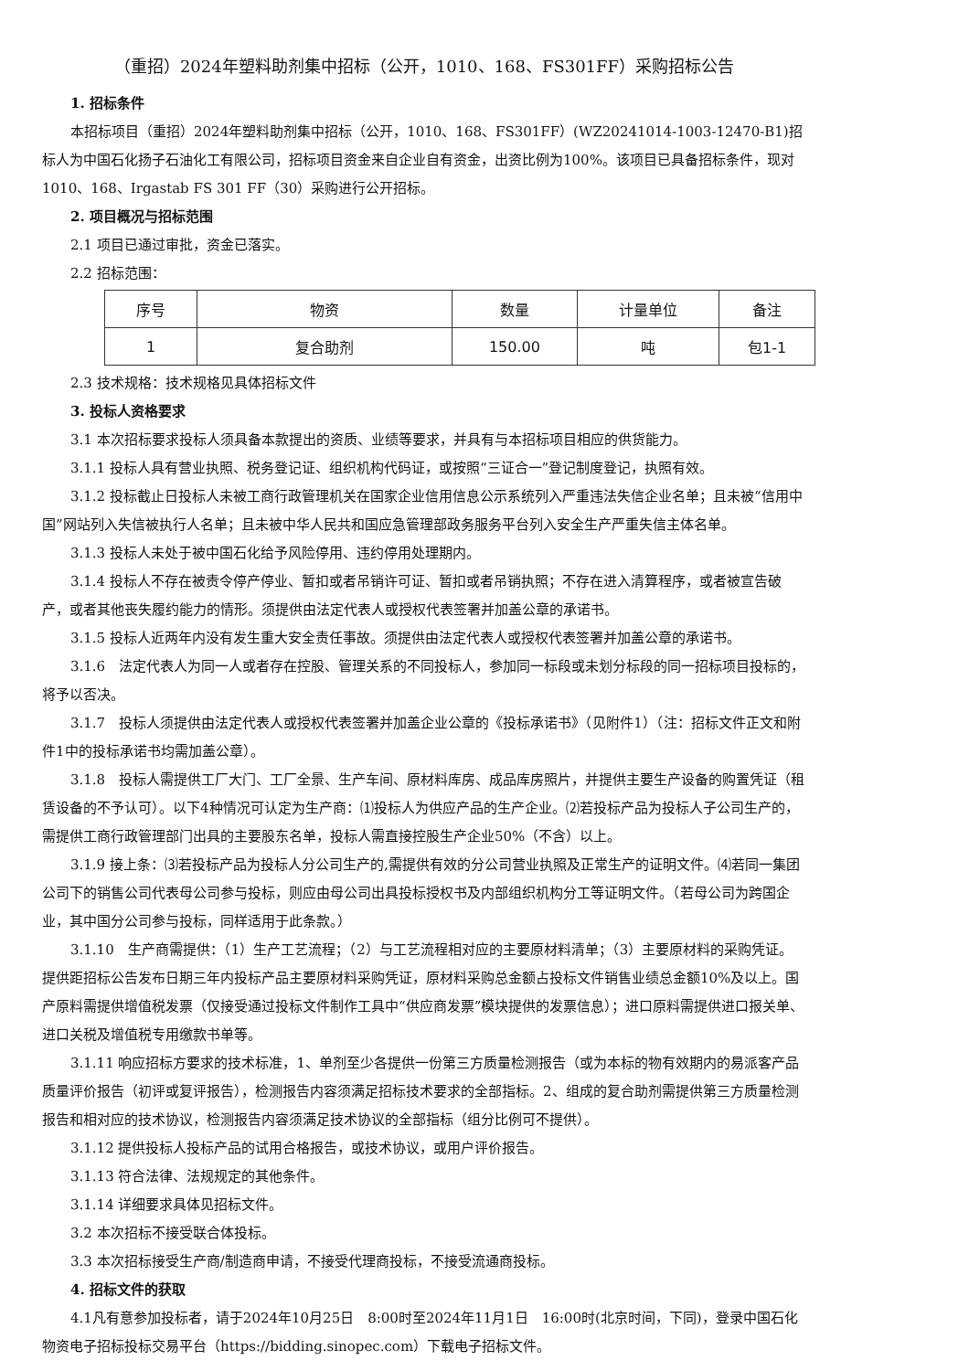（重招）2024年塑料助剂集中招标（公开，1010、168、FS301FF）采购招标公告
1. 招标条件
本招标项目（重招）2024年塑料助剂集中招标（公开，1010、168、FS301FF）(WZ20241014-1003-12470-B1)招标人为中国石化扬子石油化工有限公司，招标项目资金来自企业自有资金，出资比例为100%。该项目已具备招标条件，现对1010、168、Irgastab FS 301 FF（30）采购进行公开招标。
2. 项目概况与招标范围
2.1 项目已通过审批，资金已落实。
2.2 招标范围：
| 序号 | 物资 | 数量 | 计量单位 | 备注 |
| --- | --- | --- | --- | --- |
| 1 | 复合助剂 | 150.00 | 吨 | 包1-1 |
2.3 技术规格：技术规格见具体招标文件
3. 投标人资格要求
3.1 本次招标要求投标人须具备本款提出的资质、业绩等要求，并具有与本招标项目相应的供货能力。
3.1.1 投标人具有营业执照、税务登记证、组织机构代码证，或按照“三证合一”登记制度登记，执照有效。
3.1.2 投标截止日投标人未被工商行政管理机关在国家企业信用信息公示系统列入严重违法失信企业名单；且未被“信用中国”网站列入失信被执行人名单；且未被中华人民共和国应急管理部政务服务平台列入安全生产严重失信主体名单。
3.1.3 投标人未处于被中国石化给予风险停用、违约停用处理期内。
3.1.4 投标人不存在被责令停产停业、暂扣或者吊销许可证、暂扣或者吊销执照；不存在进入清算程序，或者被宣告破产，或者其他丧失履约能力的情形。须提供由法定代表人或授权代表签署并加盖公章的承诺书。
3.1.5 投标人近两年内没有发生重大安全责任事故。须提供由法定代表人或授权代表签署并加盖公章的承诺书。
3.1.6　法定代表人为同一人或者存在控股、管理关系的不同投标人，参加同一标段或未划分标段的同一招标项目投标的，将予以否决。
3.1.7　投标人须提供由法定代表人或授权代表签署并加盖企业公章的《投标承诺书》（见附件1）（注：招标文件正文和附件1中的投标承诺书均需加盖公章）。
3.1.8　投标人需提供工厂大门、工厂全景、生产车间、原材料库房、成品库房照片，并提供主要生产设备的购置凭证（租赁设备的不予认可）。以下4种情况可认定为生产商：⑴投标人为供应产品的生产企业。⑵若投标产品为投标人子公司生产的，需提供工商行政管理部门出具的主要股东名单，投标人需直接控股生产企业50%（不含）以上。
3.1.9 接上条：⑶若投标产品为投标人分公司生产的,需提供有效的分公司营业执照及正常生产的证明文件。⑷若同一集团公司下的销售公司代表母公司参与投标，则应由母公司出具投标授权书及内部组织机构分工等证明文件。（若母公司为跨国企业，其中国分公司参与投标，同样适用于此条款。）
3.1.10　生产商需提供：（1）生产工艺流程；（2）与工艺流程相对应的主要原材料清单；（3）主要原材料的采购凭证。提供距招标公告发布日期三年内投标产品主要原材料采购凭证，原材料采购总金额占投标文件销售业绩总金额10%及以上。国产原料需提供增值税发票（仅接受通过投标文件制作工具中“供应商发票”模块提供的发票信息）；进口原料需提供进口报关单、进口关税及增值税专用缴款书单等。
3.1.11 响应招标方要求的技术标准，1、单剂至少各提供一份第三方质量检测报告（或为本标的物有效期内的易派客产品质量评价报告（初评或复评报告），检测报告内容须满足招标技术要求的全部指标。2、组成的复合助剂需提供第三方质量检测报告和相对应的技术协议，检测报告内容须满足技术协议的全部指标（组分比例可不提供）。
3.1.12 提供投标人投标产品的试用合格报告，或技术协议，或用户评价报告。
3.1.13 符合法律、法规规定的其他条件。
3.1.14 详细要求具体见招标文件。
3.2 本次招标不接受联合体投标。
3.3 本次招标接受生产商/制造商申请，不接受代理商投标，不接受流通商投标。
4. 招标文件的获取
4.1凡有意参加投标者，请于2024年10月25日　8:00时至2024年11月1日　16:00时(北京时间，下同)，登录中国石化物资电子招标投标交易平台（https://bidding.sinopec.com）下载电子招标文件。